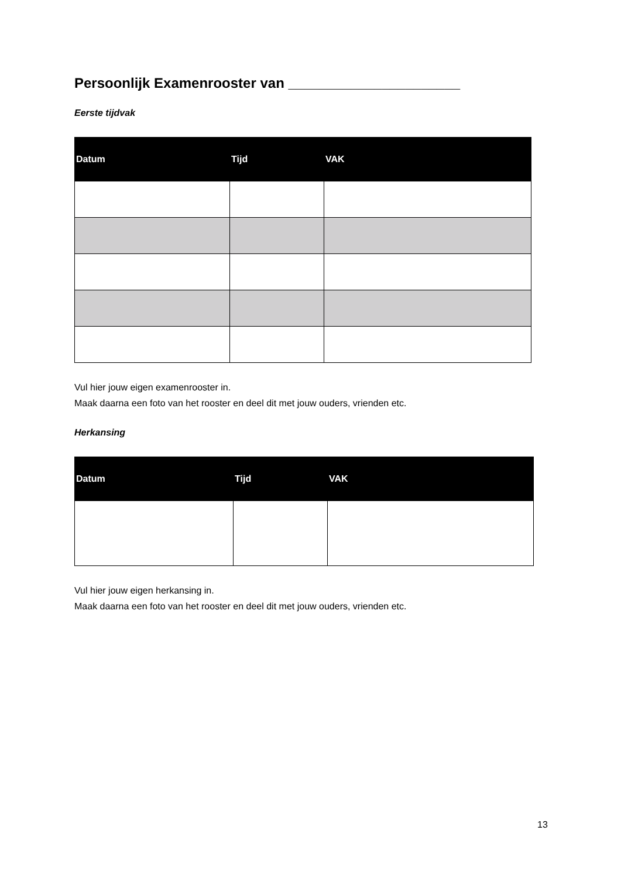Persoonlijk Examenrooster van ______________________
Eerste tijdvak
| Datum | Tijd | VAK |
| --- | --- | --- |
Vul hier jouw eigen examenrooster in.
Maak daarna een foto van het rooster en deel dit met jouw ouders, vrienden etc.
Herkansing
| Datum | Tijd | VAK |
| --- | --- | --- |
Vul hier jouw eigen herkansing in.
Maak daarna een foto van het rooster en deel dit met jouw ouders, vrienden etc.
13